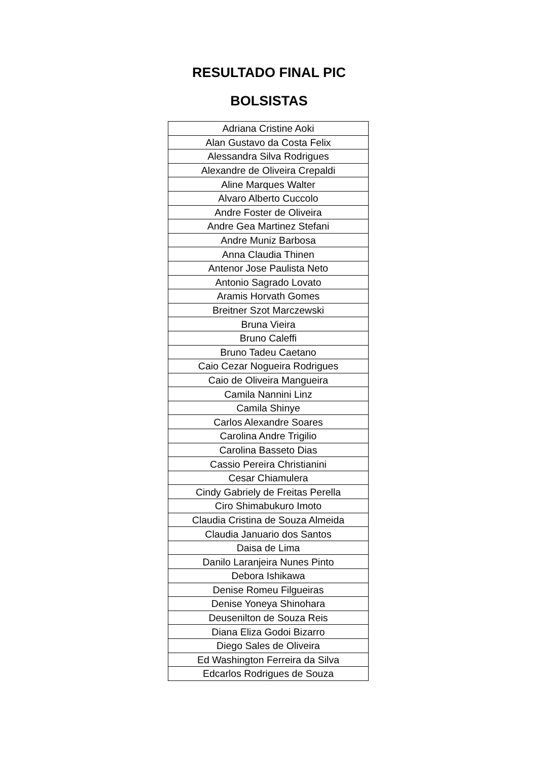RESULTADO FINAL PIC
BOLSISTAS
| Adriana Cristine Aoki |
| Alan Gustavo da Costa Felix |
| Alessandra Silva Rodrigues |
| Alexandre de Oliveira Crepaldi |
| Aline Marques Walter |
| Alvaro Alberto Cuccolo |
| Andre Foster de Oliveira |
| Andre Gea Martinez Stefani |
| Andre Muniz Barbosa |
| Anna Claudia Thinen |
| Antenor Jose Paulista Neto |
| Antonio Sagrado Lovato |
| Aramis Horvath Gomes |
| Breitner Szot Marczewski |
| Bruna Vieira |
| Bruno Caleffi |
| Bruno Tadeu Caetano |
| Caio Cezar Nogueira Rodrigues |
| Caio de Oliveira Mangueira |
| Camila Nannini Linz |
| Camila Shinye |
| Carlos Alexandre Soares |
| Carolina Andre Trigilio |
| Carolina Basseto Dias |
| Cassio Pereira Christianini |
| Cesar Chiamulera |
| Cindy Gabriely de Freitas Perella |
| Ciro Shimabukuro Imoto |
| Claudia Cristina de Souza Almeida |
| Claudia Januario dos Santos |
| Daisa de Lima |
| Danilo Laranjeira Nunes Pinto |
| Debora Ishikawa |
| Denise Romeu Filgueiras |
| Denise Yoneya Shinohara |
| Deusenilton de Souza Reis |
| Diana Eliza Godoi Bizarro |
| Diego Sales de Oliveira |
| Ed Washington Ferreira da Silva |
| Edcarlos Rodrigues de Souza |